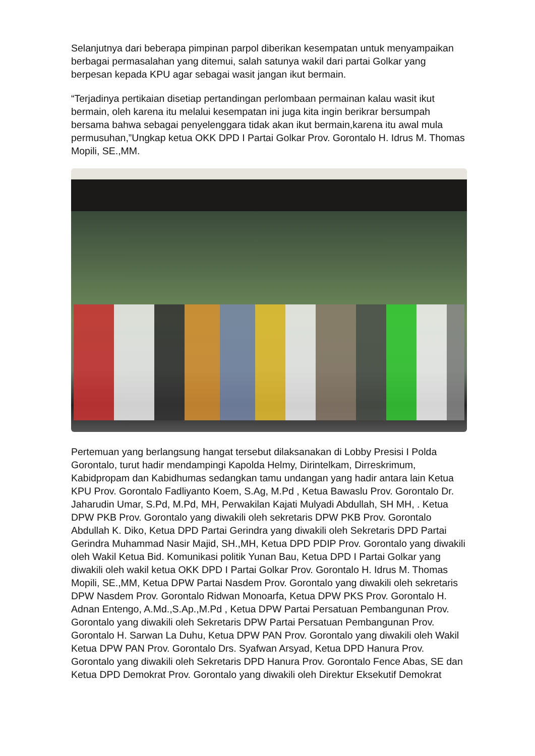Selanjutnya dari beberapa pimpinan parpol diberikan kesempatan untuk menyampaikan berbagai permasalahan yang ditemui, salah satunya wakil dari partai Golkar yang berpesan kepada KPU agar sebagai wasit jangan ikut bermain.
“Terjadinya pertikaian disetiap pertandingan perlombaan permainan kalau wasit ikut bermain, oleh karena itu melalui kesempatan ini juga kita ingin berikrar bersumpah bersama bahwa sebagai penyelenggara tidak akan ikut bermain,karena itu awal mula permusuhan,”Ungkap ketua OKK DPD I Partai Golkar Prov. Gorontalo H. Idrus M. Thomas Mopili, SE.,MM.
Pertemuan yang berlangsung hangat tersebut dilaksanakan di Lobby Presisi I Polda Gorontalo, turut hadir mendampingi Kapolda Helmy, Dirintelkam, Dirreskrimum, Kabidpropam dan Kabidhumas sedangkan tamu undangan yang hadir antara lain Ketua KPU Prov. Gorontalo Fadliyanto Koem, S.Ag, M.Pd , Ketua Bawaslu Prov. Gorontalo Dr. Jaharudin Umar, S.Pd, M.Pd, MH, Perwakilan Kajati Mulyadi Abdullah, SH MH, . Ketua DPW PKB Prov. Gorontalo yang diwakili oleh sekretaris DPW PKB Prov. Gorontalo Abdullah K. Diko, Ketua DPD Partai Gerindra yang diwakili oleh Sekretaris DPD Partai Gerindra Muhammad Nasir Majid, SH.,MH, Ketua DPD PDIP Prov. Gorontalo yang diwakili oleh Wakil Ketua Bid. Komunikasi politik Yunan Bau, Ketua DPD I Partai Golkar yang diwakili oleh wakil ketua OKK DPD I Partai Golkar Prov. Gorontalo H. Idrus M. Thomas Mopili, SE.,MM, Ketua DPW Partai Nasdem Prov. Gorontalo yang diwakili oleh sekretaris DPW Nasdem Prov. Gorontalo Ridwan Monoarfa, Ketua DPW PKS Prov. Gorontalo H. Adnan Entengo, A.Md.,S.Ap.,M.Pd , Ketua DPW Partai Persatuan Pembangunan Prov. Gorontalo yang diwakili oleh Sekretaris DPW Partai Persatuan Pembangunan Prov. Gorontalo H. Sarwan La Duhu, Ketua DPW PAN Prov. Gorontalo yang diwakili oleh Wakil Ketua DPW PAN Prov. Gorontalo Drs. Syafwan Arsyad, Ketua DPD Hanura Prov. Gorontalo yang diwakili oleh Sekretaris DPD Hanura Prov. Gorontalo Fence Abas, SE dan Ketua DPD Demokrat Prov. Gorontalo yang diwakili oleh Direktur Eksekutif Demokrat